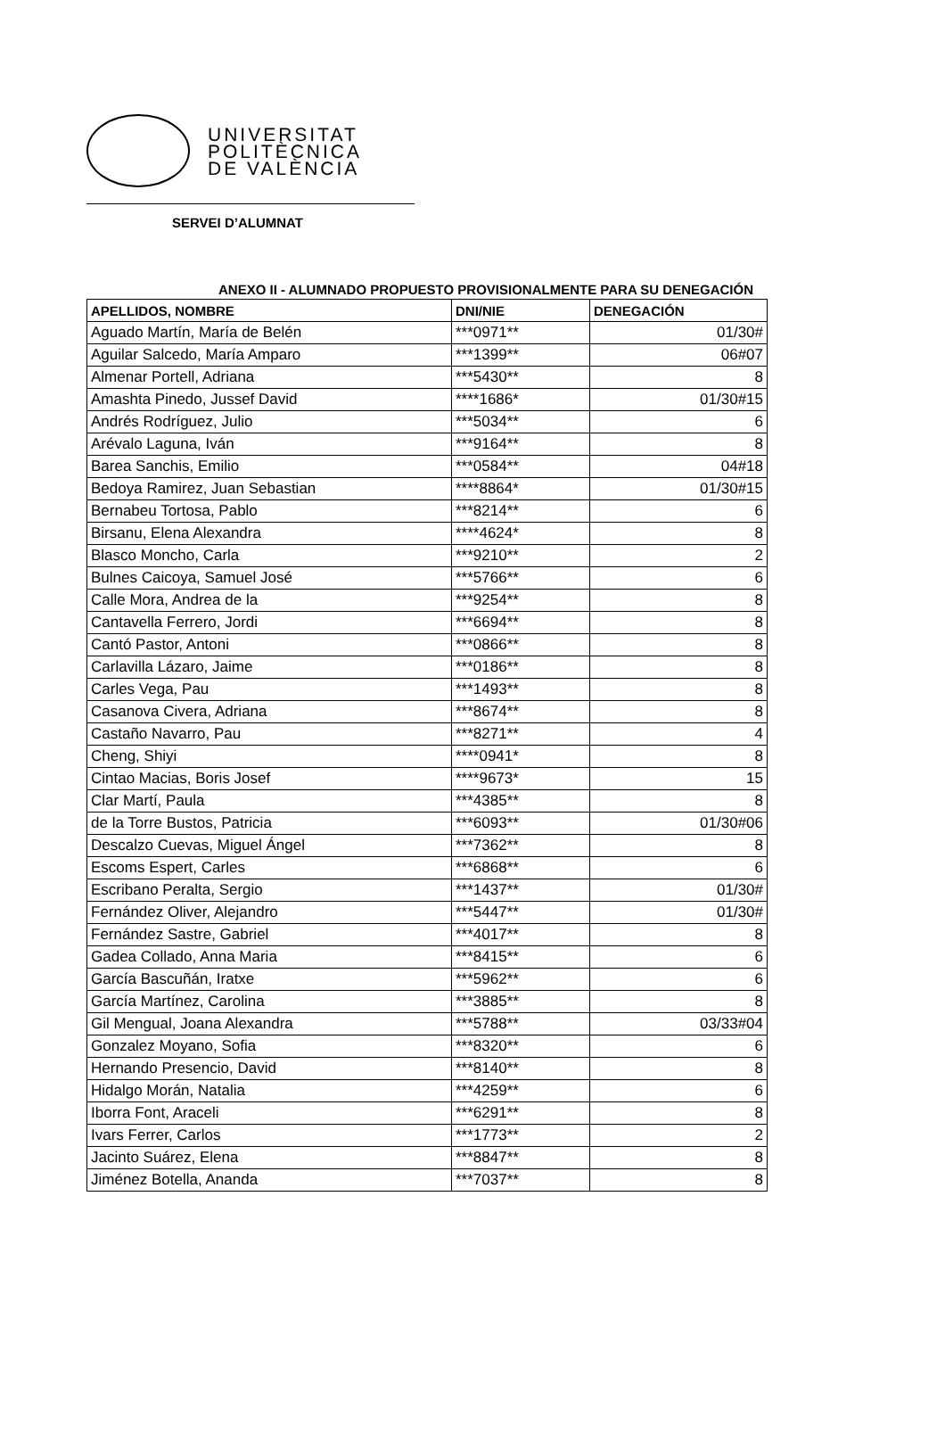UNIVERSITAT
POLITÈCNICA
DE VALÈNCIA
SERVEI D’ALUMNAT
ANEXO II - ALUMNADO PROPUESTO PROVISIONALMENTE PARA SU DENEGACIÓN
| APELLIDOS, NOMBRE | DNI/NIE | DENEGACIÓN |
| --- | --- | --- |
| Aguado Martín, María de Belén | ***0971** | 01/30# |
| Aguilar Salcedo, María Amparo | ***1399** | 06#07 |
| Almenar Portell, Adriana | ***5430** | 8 |
| Amashta Pinedo, Jussef David | ****1686* | 01/30#15 |
| Andrés Rodríguez, Julio | ***5034** | 6 |
| Arévalo Laguna, Iván | ***9164** | 8 |
| Barea Sanchis, Emilio | ***0584** | 04#18 |
| Bedoya Ramirez, Juan Sebastian | ****8864* | 01/30#15 |
| Bernabeu Tortosa, Pablo | ***8214** | 6 |
| Birsanu, Elena Alexandra | ****4624* | 8 |
| Blasco Moncho, Carla | ***9210** | 2 |
| Bulnes Caicoya, Samuel José | ***5766** | 6 |
| Calle Mora, Andrea de la | ***9254** | 8 |
| Cantavella Ferrero, Jordi | ***6694** | 8 |
| Cantó Pastor, Antoni | ***0866** | 8 |
| Carlavilla Lázaro, Jaime | ***0186** | 8 |
| Carles Vega, Pau | ***1493** | 8 |
| Casanova Civera, Adriana | ***8674** | 8 |
| Castaño Navarro, Pau | ***8271** | 4 |
| Cheng, Shiyi | ****0941* | 8 |
| Cintao Macias, Boris Josef | ****9673* | 15 |
| Clar Martí, Paula | ***4385** | 8 |
| de la Torre Bustos, Patricia | ***6093** | 01/30#06 |
| Descalzo Cuevas, Miguel Ángel | ***7362** | 8 |
| Escoms Espert, Carles | ***6868** | 6 |
| Escribano Peralta, Sergio | ***1437** | 01/30# |
| Fernández Oliver, Alejandro | ***5447** | 01/30# |
| Fernández Sastre, Gabriel | ***4017** | 8 |
| Gadea Collado, Anna Maria | ***8415** | 6 |
| García Bascuñán, Iratxe | ***5962** | 6 |
| García Martínez, Carolina | ***3885** | 8 |
| Gil Mengual, Joana Alexandra | ***5788** | 03/33#04 |
| Gonzalez Moyano, Sofia | ***8320** | 6 |
| Hernando Presencio, David | ***8140** | 8 |
| Hidalgo Morán, Natalia | ***4259** | 6 |
| Iborra Font, Araceli | ***6291** | 8 |
| Ivars Ferrer, Carlos | ***1773** | 2 |
| Jacinto Suárez, Elena | ***8847** | 8 |
| Jiménez Botella, Ananda | ***7037** | 8 |